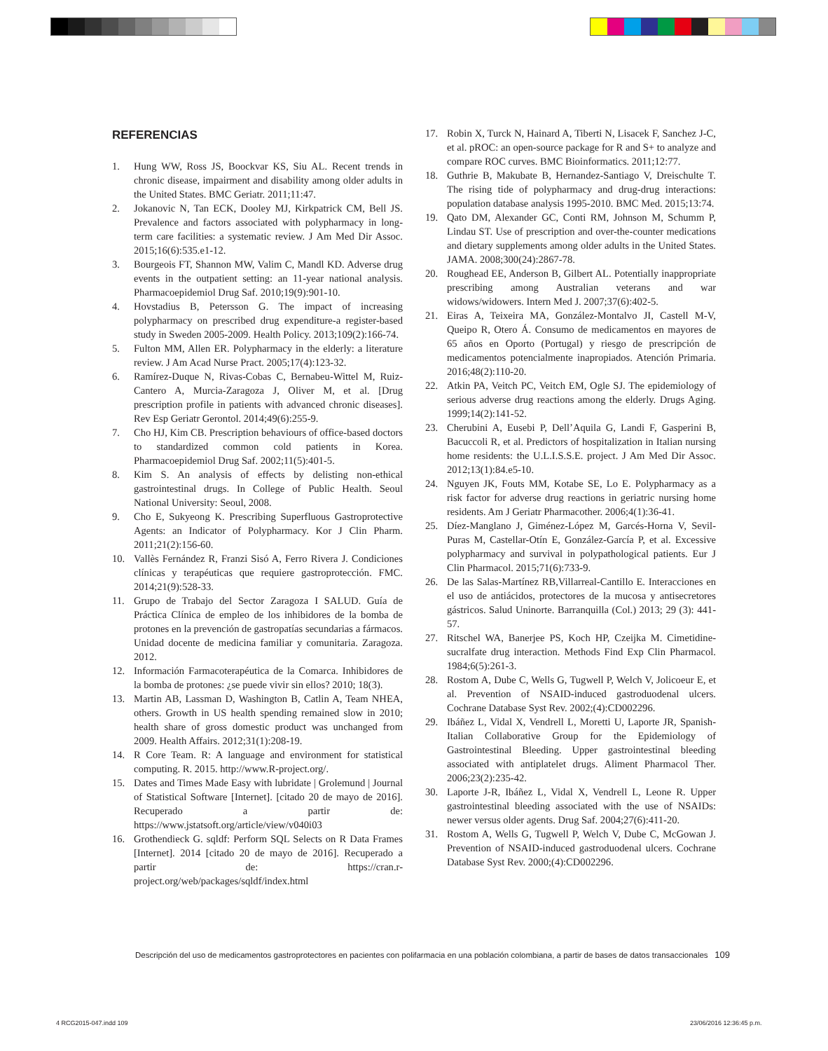REFERENCIAS
1. Hung WW, Ross JS, Boockvar KS, Siu AL. Recent trends in chronic disease, impairment and disability among older adults in the United States. BMC Geriatr. 2011;11:47.
2. Jokanovic N, Tan ECK, Dooley MJ, Kirkpatrick CM, Bell JS. Prevalence and factors associated with polypharmacy in long-term care facilities: a systematic review. J Am Med Dir Assoc. 2015;16(6):535.e1-12.
3. Bourgeois FT, Shannon MW, Valim C, Mandl KD. Adverse drug events in the outpatient setting: an 11-year national analysis. Pharmacoepidemiol Drug Saf. 2010;19(9):901-10.
4. Hovstadius B, Petersson G. The impact of increasing polypharmacy on prescribed drug expenditure-a register-based study in Sweden 2005-2009. Health Policy. 2013;109(2):166-74.
5. Fulton MM, Allen ER. Polypharmacy in the elderly: a literature review. J Am Acad Nurse Pract. 2005;17(4):123-32.
6. Ramírez-Duque N, Rivas-Cobas C, Bernabeu-Wittel M, Ruiz-Cantero A, Murcia-Zaragoza J, Oliver M, et al. [Drug prescription profile in patients with advanced chronic diseases]. Rev Esp Geriatr Gerontol. 2014;49(6):255-9.
7. Cho HJ, Kim CB. Prescription behaviours of office-based doctors to standardized common cold patients in Korea. Pharmacoepidemiol Drug Saf. 2002;11(5):401-5.
8. Kim S. An analysis of effects by delisting non-ethical gastrointestinal drugs. In College of Public Health. Seoul National University: Seoul, 2008.
9. Cho E, Sukyeong K. Prescribing Superfluous Gastroprotective Agents: an Indicator of Polypharmacy. Kor J Clin Pharm. 2011;21(2):156-60.
10. Vallès Fernández R, Franzi Sisó A, Ferro Rivera J. Condiciones clínicas y terapéuticas que requiere gastroprotección. FMC. 2014;21(9):528-33.
11. Grupo de Trabajo del Sector Zaragoza I SALUD. Guía de Práctica Clínica de empleo de los inhibidores de la bomba de protones en la prevención de gastropatías secundarias a fármacos. Unidad docente de medicina familiar y comunitaria. Zaragoza. 2012.
12. Información Farmacoterapéutica de la Comarca. Inhibidores de la bomba de protones: ¿se puede vivir sin ellos? 2010; 18(3).
13. Martin AB, Lassman D, Washington B, Catlin A, Team NHEA, others. Growth in US health spending remained slow in 2010; health share of gross domestic product was unchanged from 2009. Health Affairs. 2012;31(1):208-19.
14. R Core Team. R: A language and environment for statistical computing. R. 2015. http://www.R-project.org/.
15. Dates and Times Made Easy with lubridate | Grolemund | Journal of Statistical Software [Internet]. [citado 20 de mayo de 2016]. Recuperado a partir de: https://www.jstatsoft.org/article/view/v040i03
16. Grothendieck G. sqldf: Perform SQL Selects on R Data Frames [Internet]. 2014 [citado 20 de mayo de 2016]. Recuperado a partir de: https://cran.r-project.org/web/packages/sqldf/index.html
17. Robin X, Turck N, Hainard A, Tiberti N, Lisacek F, Sanchez J-C, et al. pROC: an open-source package for R and S+ to analyze and compare ROC curves. BMC Bioinformatics. 2011;12:77.
18. Guthrie B, Makubate B, Hernandez-Santiago V, Dreischulte T. The rising tide of polypharmacy and drug-drug interactions: population database analysis 1995-2010. BMC Med. 2015;13:74.
19. Qato DM, Alexander GC, Conti RM, Johnson M, Schumm P, Lindau ST. Use of prescription and over-the-counter medications and dietary supplements among older adults in the United States. JAMA. 2008;300(24):2867-78.
20. Roughead EE, Anderson B, Gilbert AL. Potentially inappropriate prescribing among Australian veterans and war widows/widowers. Intern Med J. 2007;37(6):402-5.
21. Eiras A, Teixeira MA, González-Montalvo JI, Castell M-V, Queipo R, Otero Á. Consumo de medicamentos en mayores de 65 años en Oporto (Portugal) y riesgo de prescripción de medicamentos potencialmente inapropiados. Atención Primaria. 2016;48(2):110-20.
22. Atkin PA, Veitch PC, Veitch EM, Ogle SJ. The epidemiology of serious adverse drug reactions among the elderly. Drugs Aging. 1999;14(2):141-52.
23. Cherubini A, Eusebi P, Dell’Aquila G, Landi F, Gasperini B, Bacuccoli R, et al. Predictors of hospitalization in Italian nursing home residents: the U.L.I.S.S.E. project. J Am Med Dir Assoc. 2012;13(1):84.e5-10.
24. Nguyen JK, Fouts MM, Kotabe SE, Lo E. Polypharmacy as a risk factor for adverse drug reactions in geriatric nursing home residents. Am J Geriatr Pharmacother. 2006;4(1):36-41.
25. Díez-Manglano J, Giménez-López M, Garcés-Horna V, Sevil-Puras M, Castellar-Otín E, González-García P, et al. Excessive polypharmacy and survival in polypathological patients. Eur J Clin Pharmacol. 2015;71(6):733-9.
26. De las Salas-Martínez RB,Villarreal-Cantillo E. Interacciones en el uso de antiácidos, protectores de la mucosa y antisecretores gástricos. Salud Uninorte. Barranquilla (Col.) 2013; 29 (3): 441-57.
27. Ritschel WA, Banerjee PS, Koch HP, Czeijka M. Cimetidine-sucralfate drug interaction. Methods Find Exp Clin Pharmacol. 1984;6(5):261-3.
28. Rostom A, Dube C, Wells G, Tugwell P, Welch V, Jolicoeur E, et al. Prevention of NSAID-induced gastroduodenal ulcers. Cochrane Database Syst Rev. 2002;(4):CD002296.
29. Ibáñez L, Vidal X, Vendrell L, Moretti U, Laporte JR, Spanish-Italian Collaborative Group for the Epidemiology of Gastrointestinal Bleeding. Upper gastrointestinal bleeding associated with antiplatelet drugs. Aliment Pharmacol Ther. 2006;23(2):235-42.
30. Laporte J-R, Ibáñez L, Vidal X, Vendrell L, Leone R. Upper gastrointestinal bleeding associated with the use of NSAIDs: newer versus older agents. Drug Saf. 2004;27(6):411-20.
31. Rostom A, Wells G, Tugwell P, Welch V, Dube C, McGowan J. Prevention of NSAID-induced gastroduodenal ulcers. Cochrane Database Syst Rev. 2000;(4):CD002296.
Descripción del uso de medicamentos gastroprotectores en pacientes con polifarmacia en una población colombiana, a partir de bases de datos transaccionales 109
4 RCG2015-047.indd 109 23/06/2016 12:36:45 p.m.